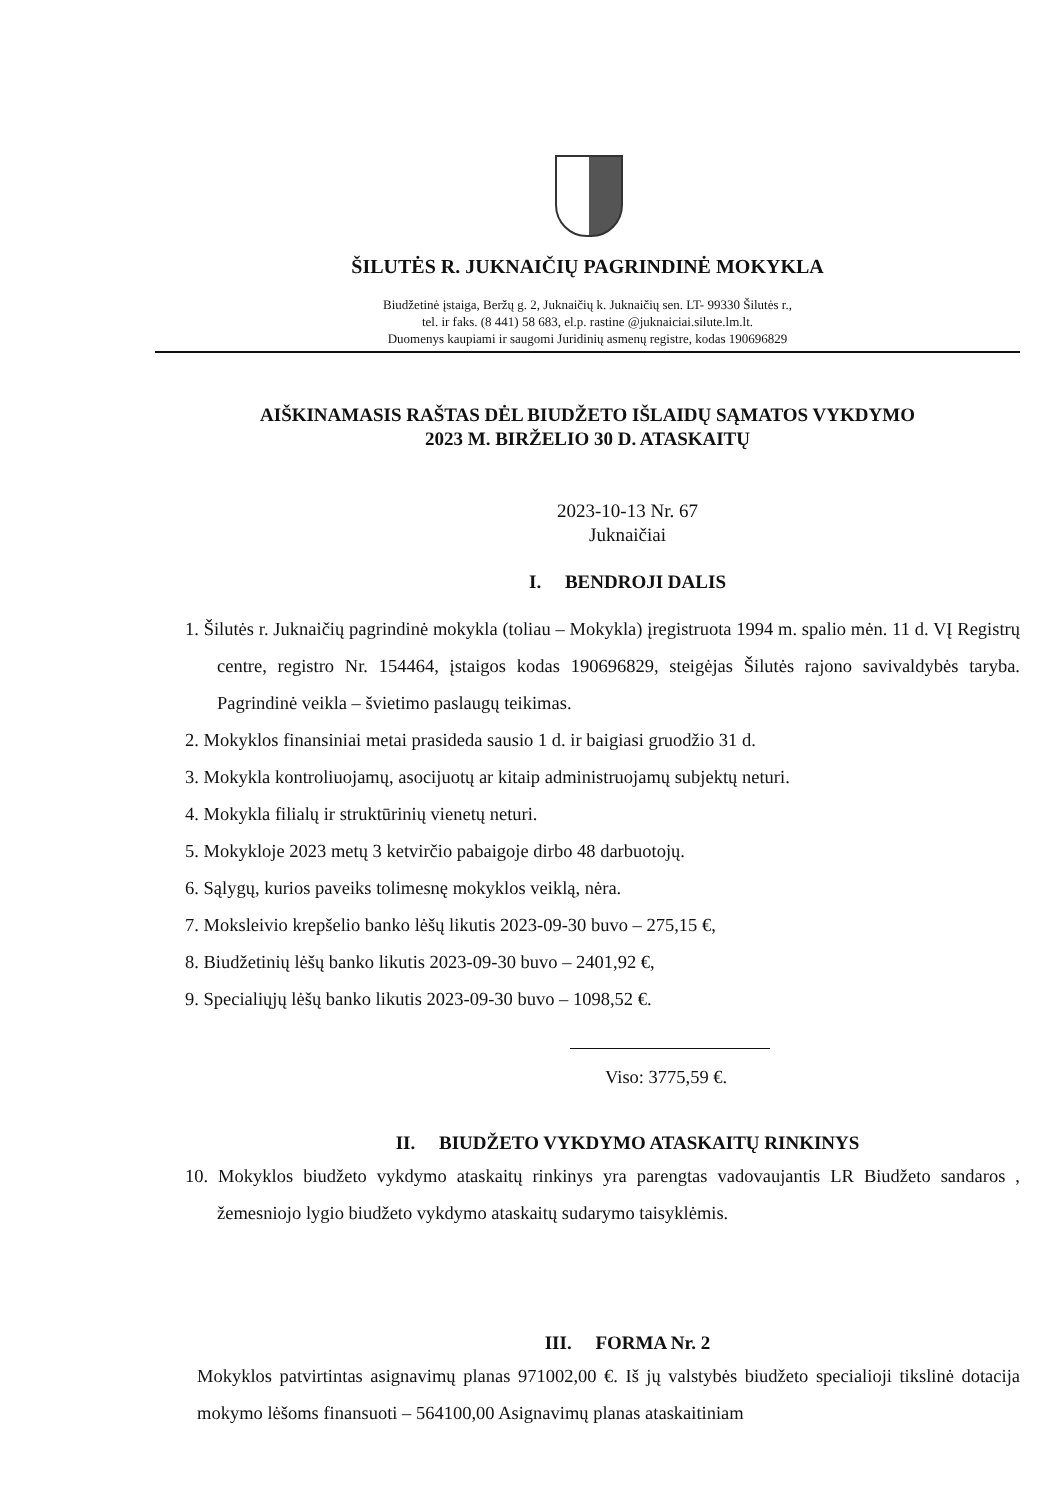ŠILUTĖS R. JUKNAIČIŲ PAGRINDINĖ MOKYKLA
Biudžetinė įstaiga, Beržų g. 2, Juknaičių k. Juknaičių sen. LT- 99330 Šilutės r.,
tel. ir faks. (8 441) 58 683, el.p. rastine @juknaiciai.silute.lm.lt.
Duomenys kaupiami ir saugomi Juridinių asmenų registre, kodas 190696829
AIŠKINAMASIS RAŠTAS DĖL BIUDŽETO IŠLAIDŲ SĄMATOS VYKDYMO
2023 M. BIRŽELIO 30 D. ATASKAITŲ
2023-10-13 Nr. 67
Juknaičiai
I. BENDROJI DALIS
1. Šilutės r. Juknaičių pagrindinė mokykla (toliau – Mokykla) įregistruota 1994 m. spalio mėn. 11 d. VĮ Registrų centre, registro Nr. 154464, įstaigos kodas 190696829, steigėjas Šilutės rajono savivaldybės taryba. Pagrindinė veikla – švietimo paslaugų teikimas.
2. Mokyklos finansiniai metai prasideda sausio 1 d. ir baigiasi gruodžio 31 d.
3. Mokykla kontroliuojamų, asocijuotų ar kitaip administruojamų subjektų neturi.
4. Mokykla filialų ir struktūrinių vienetų neturi.
5. Mokykloje 2023 metų 3 ketvirčio pabaigoje dirbo 48 darbuotojų.
6. Sąlygų, kurios paveiks tolimesnę mokyklos veiklą, nėra.
7. Moksleivio krepšelio banko lėšų likutis 2023-09-30 buvo – 275,15 €,
8. Biudžetinių lėšų banko likutis 2023-09-30 buvo – 2401,92 €,
9. Specialiųjų lėšų banko likutis 2023-09-30 buvo – 1098,52 €.
Viso: 3775,59 €.
II. BIUDŽETO VYKDYMO ATASKAITŲ RINKINYS
10. Mokyklos biudžeto vykdymo ataskaitų rinkinys yra parengtas vadovaujantis LR Biudžeto sandaros , žemesniojo lygio biudžeto vykdymo ataskaitų sudarymo taisyklėmis.
III. FORMA Nr. 2
Mokyklos patvirtintas asignavimų planas 971002,00 €. Iš jų valstybės biudžeto specialioji tikslinė dotacija mokymo lėšoms finansuoti – 564100,00 Asignavimų planas ataskaitiniam